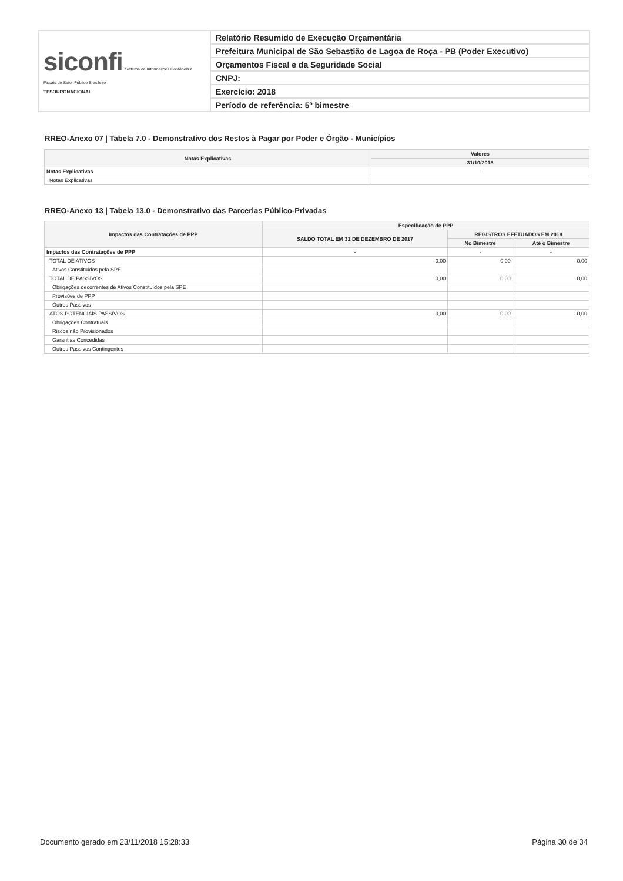| siconfi Sistema de Informações Contábeis e Fiscais do Setor Público Brasileiro TESOURONACIONAL | Relatório Resumido de Execução Orçamentária |
| | Prefeitura Municipal de São Sebastião de Lagoa de Roça - PB (Poder Executivo) |
| | Orçamentos Fiscal e da Seguridade Social |
| | CNPJ: |
| | Exercício: 2018 |
| | Período de referência: 5º bimestre |
RREO-Anexo 07 | Tabela 7.0 - Demonstrativo dos Restos à Pagar por Poder e Órgão - Municípios
| Notas Explicativas | Valores |
| --- | --- |
| | 31/10/2018 |
| Notas Explicativas | - |
| Notas Explicativas | |
RREO-Anexo 13 | Tabela 13.0 - Demonstrativo das Parcerias Público-Privadas
| Impactos das Contratações de PPP | Especificação de PPP | | |
| --- | --- | --- | --- |
| | SALDO TOTAL EM 31 DE DEZEMBRO DE 2017 | REGISTROS EFETUADOS EM 2018 | |
| | | No Bimestre | Até o Bimestre |
| Impactos das Contratações de PPP | - | - | - |
| TOTAL DE ATIVOS | 0,00 | 0,00 | 0,00 |
| Ativos Constituídos pela SPE | | | |
| TOTAL DE PASSIVOS | 0,00 | 0,00 | 0,00 |
| Obrigações decorrentes de Ativos Constituídos pela SPE | | | |
| Provisões de PPP | | | |
| Outros Passivos | | | |
| ATOS POTENCIAIS PASSIVOS | 0,00 | 0,00 | 0,00 |
| Obrigações Contratuais | | | |
| Riscos não Provisionados | | | |
| Garantias Concedidas | | | |
| Outros Passivos Contingentes | | | |
Documento gerado em 23/11/2018 15:28:33 Página 30 de 34